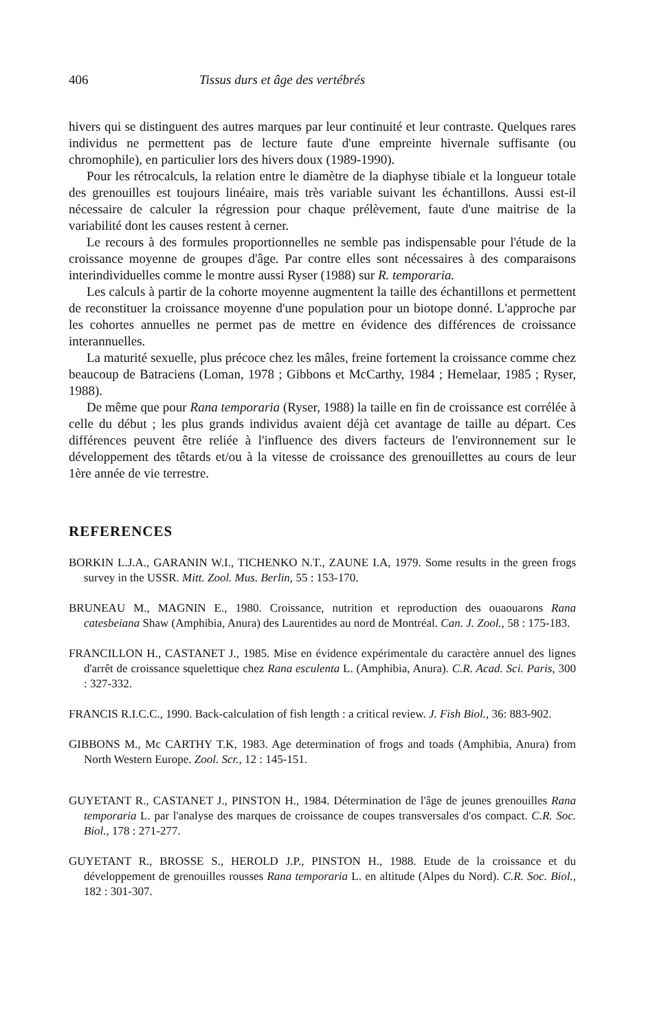406 Tissus durs et âge des vertébrés
hivers qui se distinguent des autres marques par leur continuité et leur contraste. Quelques rares individus ne permettent pas de lecture faute d'une empreinte hivernale suffisante (ou chromophile), en particulier lors des hivers doux (1989-1990).
Pour les rétrocalculs, la relation entre le diamètre de la diaphyse tibiale et la longueur totale des grenouilles est toujours linéaire, mais très variable suivant les échantillons. Aussi est-il nécessaire de calculer la régression pour chaque prélèvement, faute d'une maitrise de la variabilité dont les causes restent à cerner.
Le recours à des formules proportionnelles ne semble pas indispensable pour l'étude de la croissance moyenne de groupes d'âge. Par contre elles sont nécessaires à des comparaisons interindividuelles comme le montre aussi Ryser (1988) sur R. temporaria.
Les calculs à partir de la cohorte moyenne augmentent la taille des échantillons et permettent de reconstituer la croissance moyenne d'une population pour un biotope donné. L'approche par les cohortes annuelles ne permet pas de mettre en évidence des différences de croissance interannuelles.
La maturité sexuelle, plus précoce chez les mâles, freine fortement la croissance comme chez beaucoup de Batraciens (Loman, 1978 ; Gibbons et McCarthy, 1984 ; Hemelaar, 1985 ; Ryser, 1988).
De même que pour Rana temporaria (Ryser, 1988) la taille en fin de croissance est corrélée à celle du début ; les plus grands individus avaient déjà cet avantage de taille au départ. Ces différences peuvent être reliée à l'influence des divers facteurs de l'environnement sur le développement des têtards et/ou à la vitesse de croissance des grenouillettes au cours de leur 1ère année de vie terrestre.
REFERENCES
BORKIN L.J.A., GARANIN W.I., TICHENKO N.T., ZAUNE I.A, 1979. Some results in the green frogs survey in the USSR. Mitt. Zool. Mus. Berlin, 55 : 153-170.
BRUNEAU M., MAGNIN E., 1980. Croissance, nutrition et reproduction des ouaouarons Rana catesbeiana Shaw (Amphibia, Anura) des Laurentides au nord de Montréal. Can. J. Zool., 58 : 175-183.
FRANCILLON H., CASTANET J., 1985. Mise en évidence expérimentale du caractère annuel des lignes d'arrêt de croissance squelettique chez Rana esculenta L. (Amphibia, Anura). C.R. Acad. Sci. Paris, 300 : 327-332.
FRANCIS R.I.C.C., 1990. Back-calculation of fish length : a critical review. J. Fish Biol., 36: 883-902.
GIBBONS M., Mc CARTHY T.K, 1983. Age determination of frogs and toads (Amphibia, Anura) from North Western Europe. Zool. Scr., 12 : 145-151.
GUYETANT R., CASTANET J., PINSTON H., 1984. Détermination de l'âge de jeunes grenouilles Rana temporaria L. par l'analyse des marques de croissance de coupes transversales d'os compact. C.R. Soc. Biol., 178 : 271-277.
GUYETANT R., BROSSE S., HEROLD J.P., PINSTON H., 1988. Etude de la croissance et du développement de grenouilles rousses Rana temporaria L. en altitude (Alpes du Nord). C.R. Soc. Biol., 182 : 301-307.